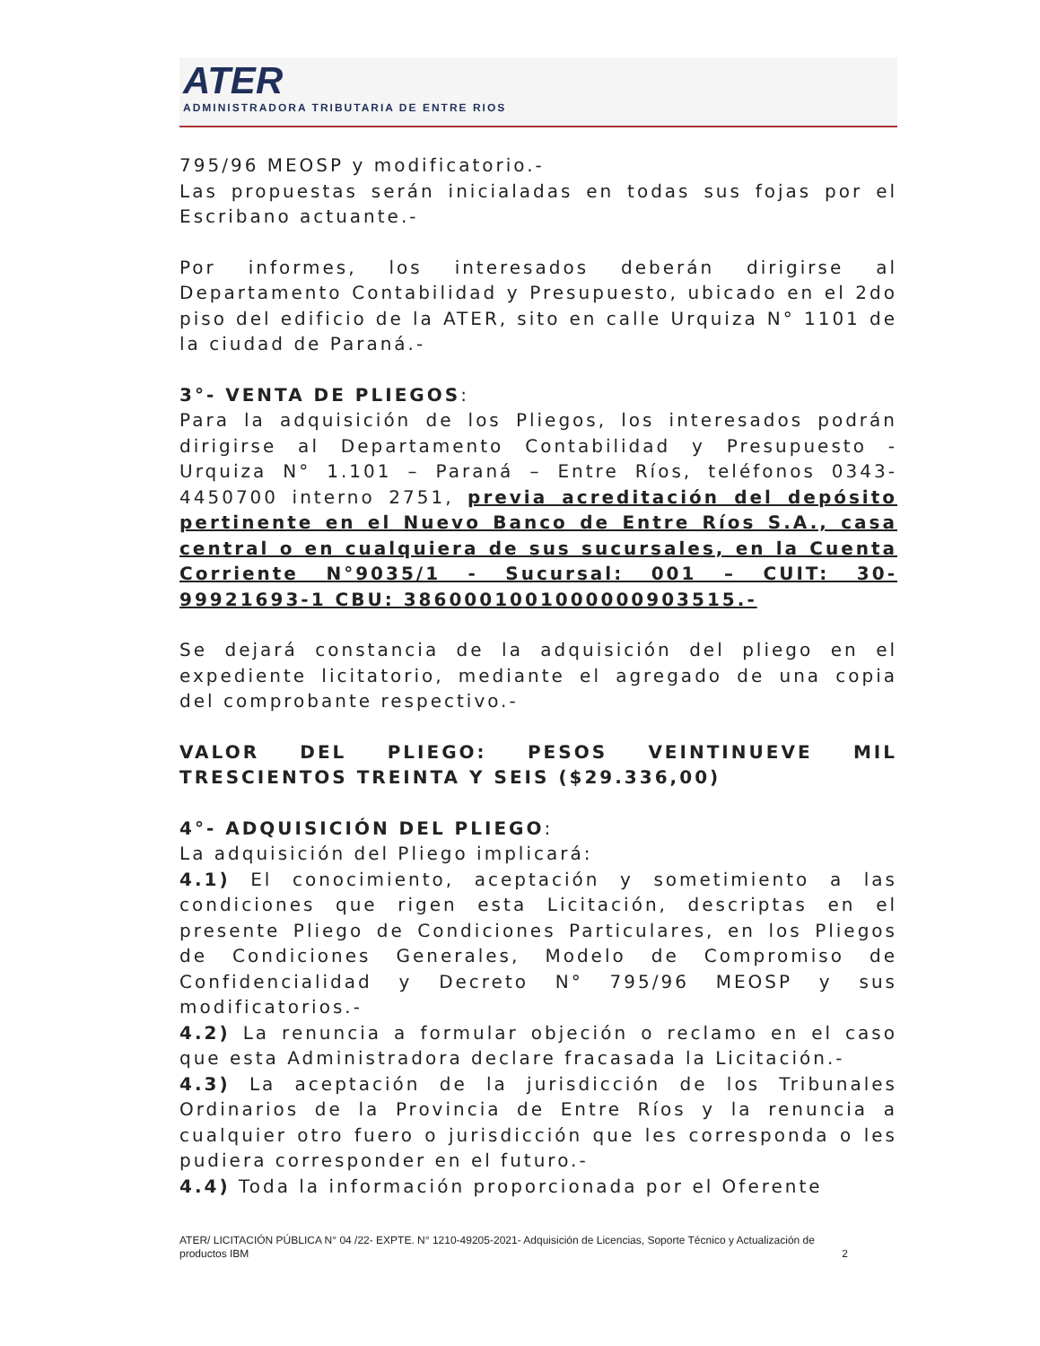ATER
ADMINISTRADORA TRIBUTARIA DE ENTRE RIOS
795/96 MEOSP y modificatorio.-
Las propuestas serán inicialadas en todas sus fojas por el Escribano actuante.-
Por informes, los interesados deberán dirigirse al Departamento Contabilidad y Presupuesto, ubicado en el 2do piso del edificio de la ATER, sito en calle Urquiza N° 1101 de la ciudad de Paraná.-
3°- VENTA DE PLIEGOS:
Para la adquisición de los Pliegos, los interesados podrán dirigirse al Departamento Contabilidad y Presupuesto - Urquiza N° 1.101 – Paraná – Entre Ríos, teléfonos 0343-4450700 interno 2751, previa acreditación del depósito pertinente en el Nuevo Banco de Entre Ríos S.A., casa central o en cualquiera de sus sucursales, en la Cuenta Corriente N°9035/1 - Sucursal: 001 – CUIT: 30-99921693-1 CBU: 3860001001000000903515.-
Se dejará constancia de la adquisición del pliego en el expediente licitatorio, mediante el agregado de una copia del comprobante respectivo.-
VALOR DEL PLIEGO: PESOS VEINTINUEVE MIL TRESCIENTOS TREINTA Y SEIS ($29.336,00)
4°- ADQUISICIÓN DEL PLIEGO:
La adquisición del Pliego implicará:
4.1) El conocimiento, aceptación y sometimiento a las condiciones que rigen esta Licitación, descriptas en el presente Pliego de Condiciones Particulares, en los Pliegos de Condiciones Generales, Modelo de Compromiso de Confidencialidad y Decreto N° 795/96 MEOSP y sus modificatorios.-
4.2) La renuncia a formular objeción o reclamo en el caso que esta Administradora declare fracasada la Licitación.-
4.3) La aceptación de la jurisdicción de los Tribunales Ordinarios de la Provincia de Entre Ríos y la renuncia a cualquier otro fuero o jurisdicción que les corresponda o les pudiera corresponder en el futuro.-
4.4) Toda la información proporcionada por el Oferente
ATER/ LICITACIÓN PÚBLICA N° 04 /22- EXPTE. N° 1210-49205-2021- Adquisición de Licencias, Soporte Técnico y Actualización de productos IBM 2